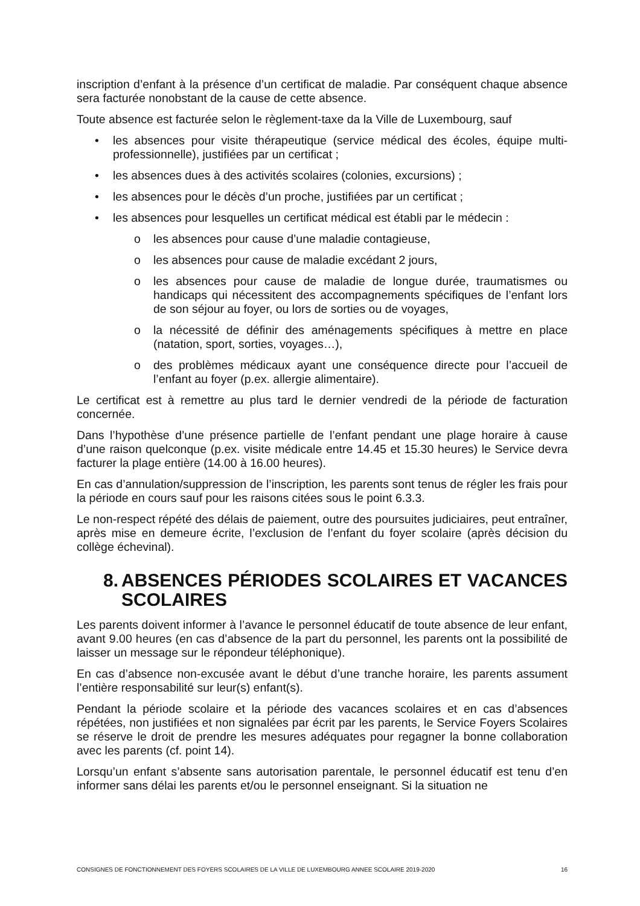inscription d’enfant à la présence d’un certificat de maladie. Par conséquent chaque absence sera facturée nonobstant de la cause de cette absence.
Toute absence est facturée selon le règlement-taxe da la Ville de Luxembourg, sauf
• les absences pour visite thérapeutique (service médical des écoles, équipe multi-professionnelle), justifiées par un certificat ;
• les absences dues à des activités scolaires (colonies, excursions) ;
• les absences pour le décès d’un proche, justifiées par un certificat ;
• les absences pour lesquelles un certificat médical est établi par le médecin :
o les absences pour cause d’une maladie contagieuse,
o les absences pour cause de maladie excédant 2 jours,
o les absences pour cause de maladie de longue durée, traumatismes ou handicaps qui nécessitent des accompagnements spécifiques de l’enfant lors de son séjour au foyer, ou lors de sorties ou de voyages,
o la nécessité de définir des aménagements spécifiques à mettre en place (natation, sport, sorties, voyages…),
o des problèmes médicaux ayant une conséquence directe pour l’accueil de l’enfant au foyer (p.ex. allergie alimentaire).
Le certificat est à remettre au plus tard le dernier vendredi de la période de facturation concernée.
Dans l’hypothèse d’une présence partielle de l’enfant pendant une plage horaire à cause d’une raison quelconque (p.ex. visite médicale entre 14.45 et 15.30 heures) le Service devra facturer la plage entière (14.00 à 16.00 heures).
En cas d’annulation/suppression de l’inscription, les parents sont tenus de régler les frais pour la période en cours sauf pour les raisons citées sous le point 6.3.3.
Le non-respect répété des délais de paiement, outre des poursuites judiciaires, peut entraîner, après mise en demeure écrite, l’exclusion de l’enfant du foyer scolaire (après décision du collège échevinal).
8. ABSENCES PÉRIODES SCOLAIRES ET VACANCES SCOLAIRES
Les parents doivent informer à l’avance le personnel éducatif de toute absence de leur enfant, avant 9.00 heures (en cas d’absence de la part du personnel, les parents ont la possibilité de laisser un message sur le répondeur téléphonique).
En cas d’absence non-excusée avant le début d’une tranche horaire, les parents assument l’entière responsabilité sur leur(s) enfant(s).
Pendant la période scolaire et la période des vacances scolaires et en cas d’absences répétées, non justifiées et non signalées par écrit par les parents, le Service Foyers Scolaires se réserve le droit de prendre les mesures adéquates pour regagner la bonne collaboration avec les parents (cf. point 14).
Lorsqu’un enfant s’absente sans autorisation parentale, le personnel éducatif est tenu d’en informer sans délai les parents et/ou le personnel enseignant. Si la situation ne
CONSIGNES DE FONCTIONNEMENT DES FOYERS SCOLAIRES DE LA VILLE DE LUXEMBOURG ANNEE SCOLAIRE 2019-2020 16